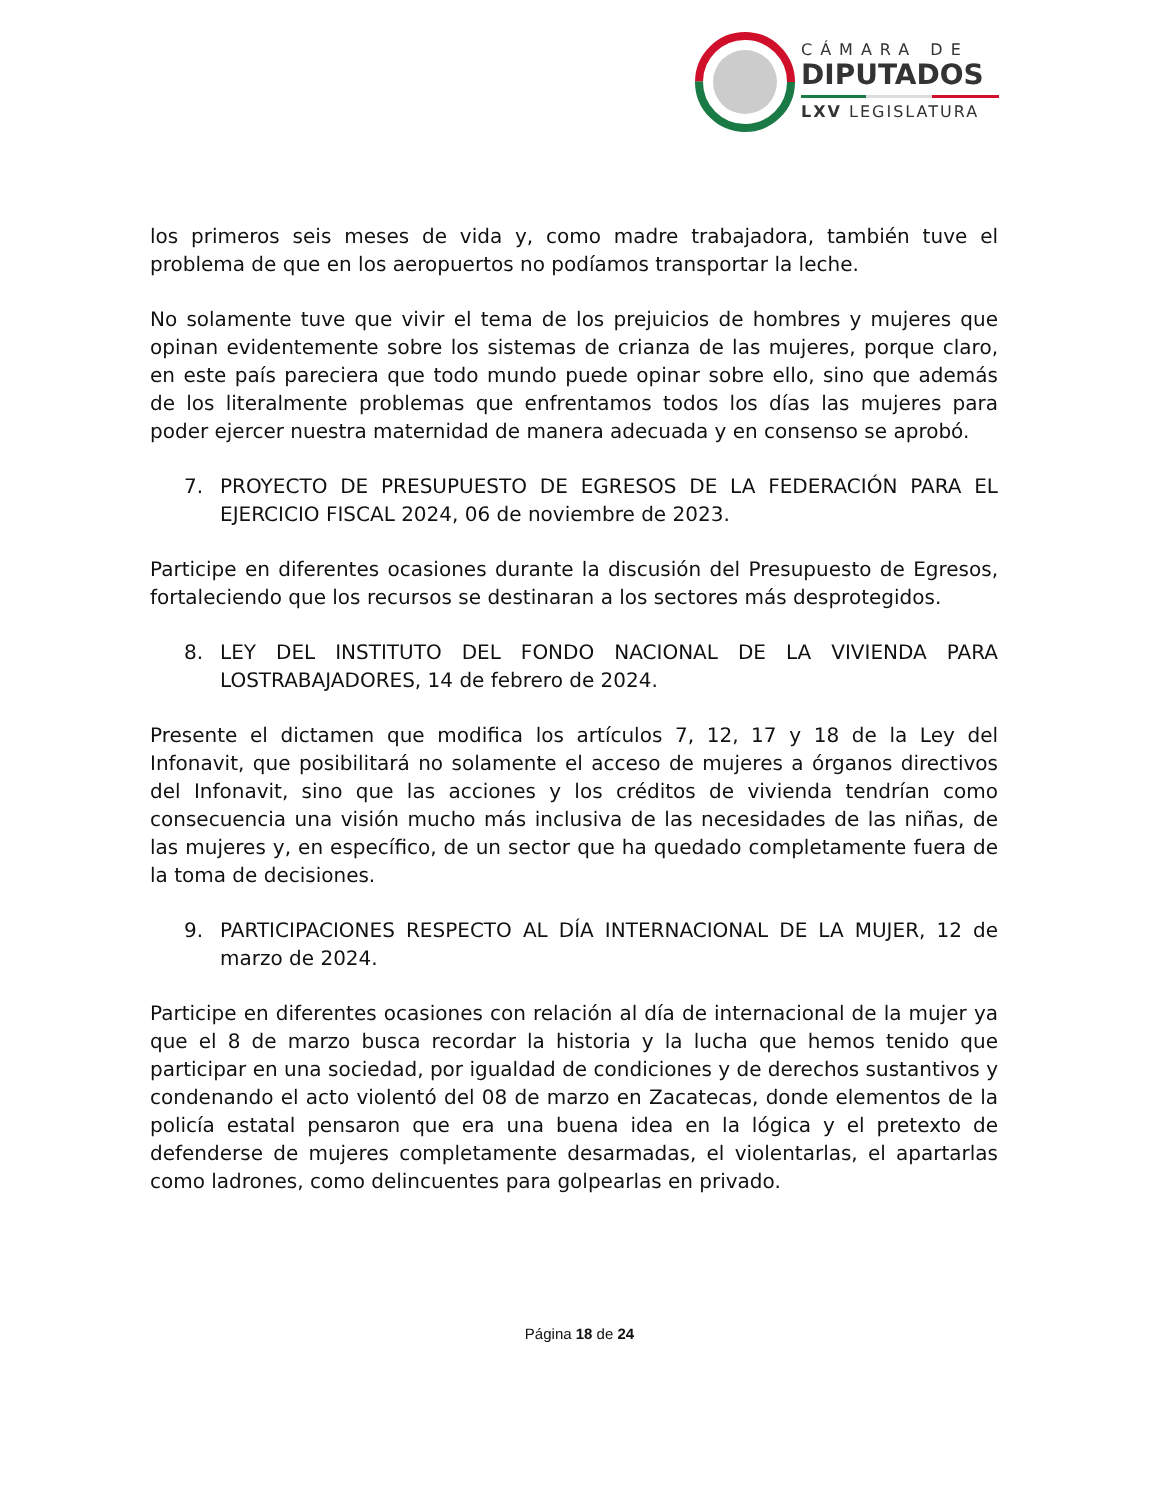CÁMARA DE
DIPUTADOS
LXV LEGISLATURA
los primeros seis meses de vida y, como madre trabajadora, también tuve el problema de que en los aeropuertos no podíamos transportar la leche.
No solamente tuve que vivir el tema de los prejuicios de hombres y mujeres que opinan evidentemente sobre los sistemas de crianza de las mujeres, porque claro, en este país pareciera que todo mundo puede opinar sobre ello, sino que además de los literalmente problemas que enfrentamos todos los días las mujeres para poder ejercer nuestra maternidad de manera adecuada y en consenso se aprobó.
7. PROYECTO DE PRESUPUESTO DE EGRESOS DE LA FEDERACIÓN PARA EL EJERCICIO FISCAL 2024, 06 de noviembre de 2023.
Participe en diferentes ocasiones durante la discusión del Presupuesto de Egresos, fortaleciendo que los recursos se destinaran a los sectores más desprotegidos.
8. LEY DEL INSTITUTO DEL FONDO NACIONAL DE LA VIVIENDA PARA LOSTRABAJADORES, 14 de febrero de 2024.
Presente el dictamen que modifica los artículos 7, 12, 17 y 18 de la Ley del Infonavit, que posibilitará no solamente el acceso de mujeres a órganos directivos del Infonavit, sino que las acciones y los créditos de vivienda tendrían como consecuencia una visión mucho más inclusiva de las necesidades de las niñas, de las mujeres y, en específico, de un sector que ha quedado completamente fuera de la toma de decisiones.
9. PARTICIPACIONES RESPECTO AL DÍA INTERNACIONAL DE LA MUJER, 12 de marzo de 2024.
Participe en diferentes ocasiones con relación al día de internacional de la mujer ya que el 8 de marzo busca recordar la historia y la lucha que hemos tenido que participar en una sociedad, por igualdad de condiciones y de derechos sustantivos y condenando el acto violentó del 08 de marzo en Zacatecas, donde elementos de la policía estatal pensaron que era una buena idea en la lógica y el pretexto de defenderse de mujeres completamente desarmadas, el violentarlas, el apartarlas como ladrones, como delincuentes para golpearlas en privado.
Página 18 de 24